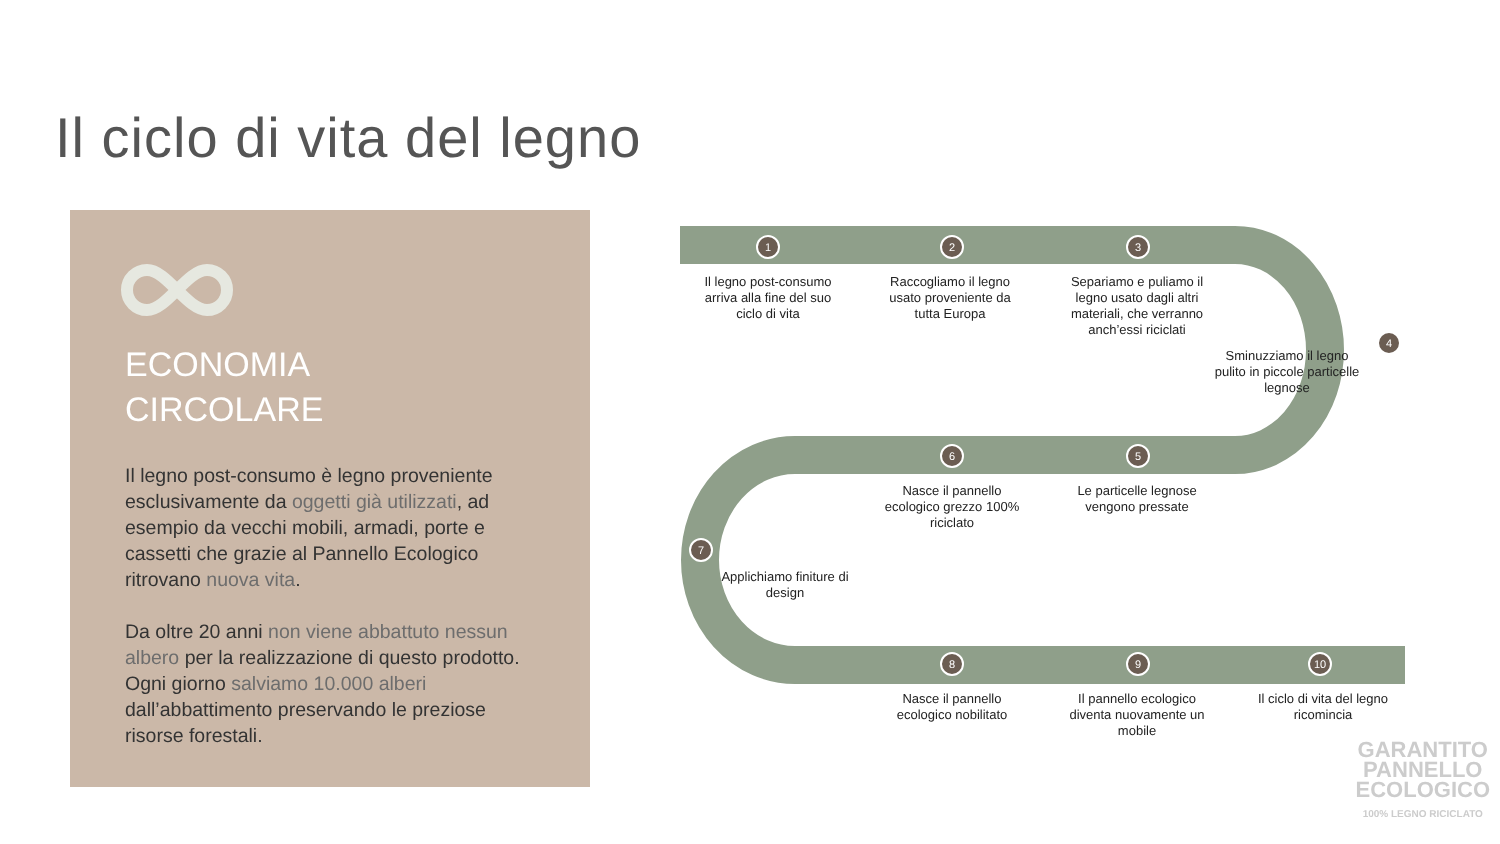Il ciclo di vita del legno
ECONOMIA
CIRCOLARE
Il legno post-consumo è legno proveniente esclusivamente da oggetti già utilizzati, ad esempio da vecchi mobili, armadi, porte e cassetti che grazie al Pannello Ecologico ritrovano nuova vita.
Da oltre 20 anni non viene abbattuto nessun albero per la realizzazione di questo prodotto. Ogni giorno salviamo 10.000 alberi dall’abbattimento preservando le preziose risorse forestali.
1 2 3
4
5
6
7
8 9 10
Il legno post-consumo arriva alla fine del suo ciclo di vita
Raccogliamo il legno usato proveniente da tutta Europa
Separiamo e puliamo il legno usato dagli altri materiali, che verranno anch’essi riciclati
Sminuzziamo il legno pulito in piccole particelle legnose
Le particelle legnose vengono pressate
Nasce il pannello ecologico grezzo 100% riciclato
Applichiamo finiture di design
Nasce il pannello ecologico nobilitato
Il pannello ecologico diventa nuovamente un mobile
Il ciclo di vita del legno ricomincia
GARANTITO
PANNELLO
ECOLOGICO
100% LEGNO RICICLATO